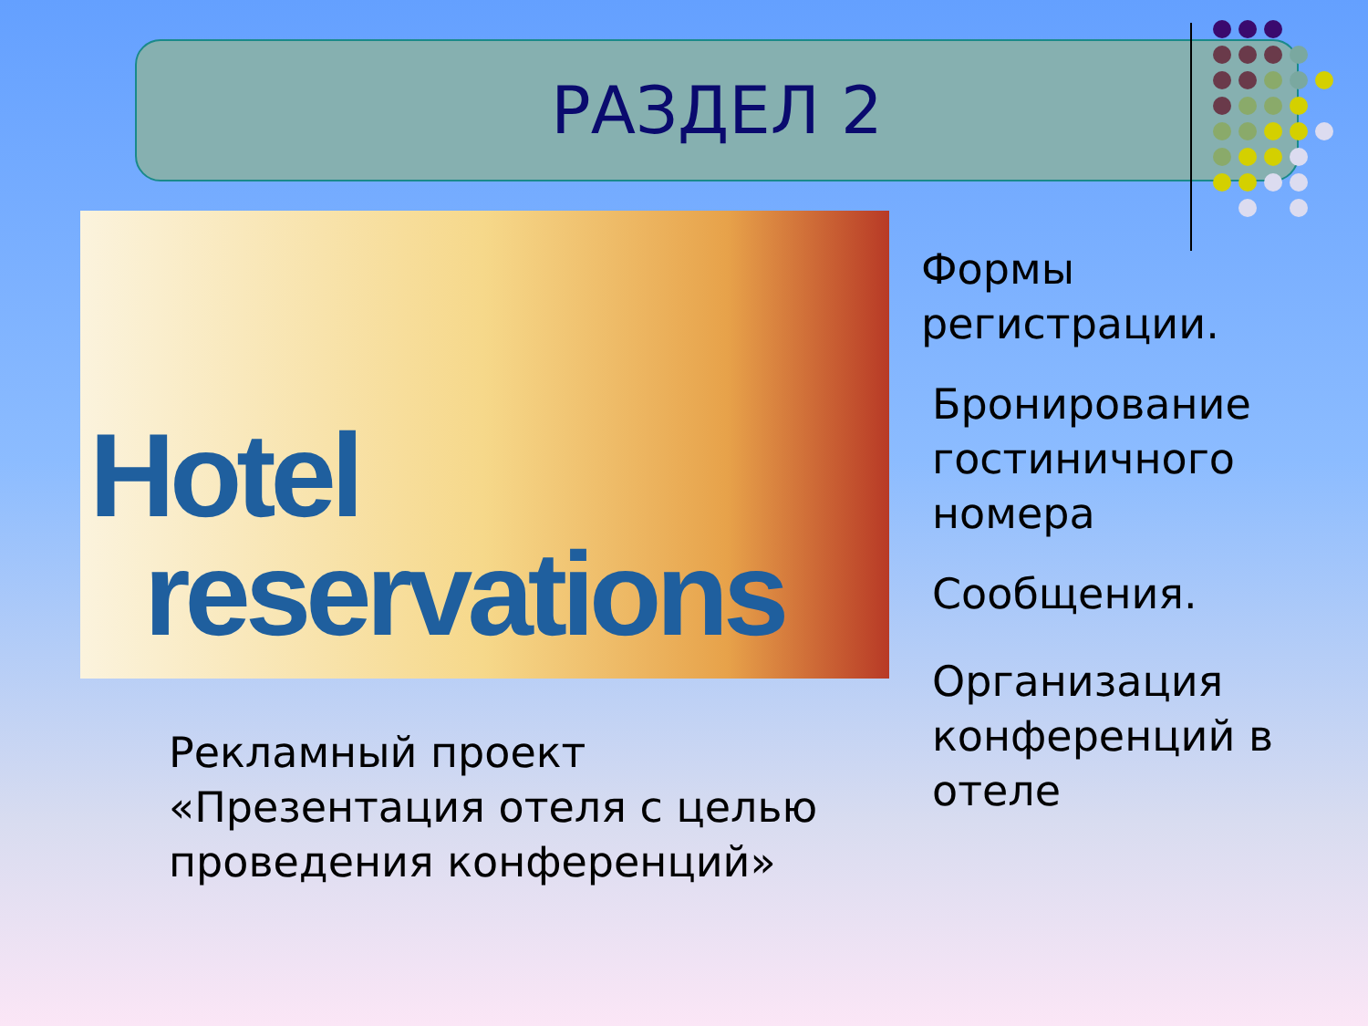РАЗДЕЛ 2
Hotel
reservations
Формы регистрации.
Бронирование гостиничного номера
Сообщения.
Организация конференций в отеле
Рекламный проект
«Презентация отеля с целью
проведения конференций»